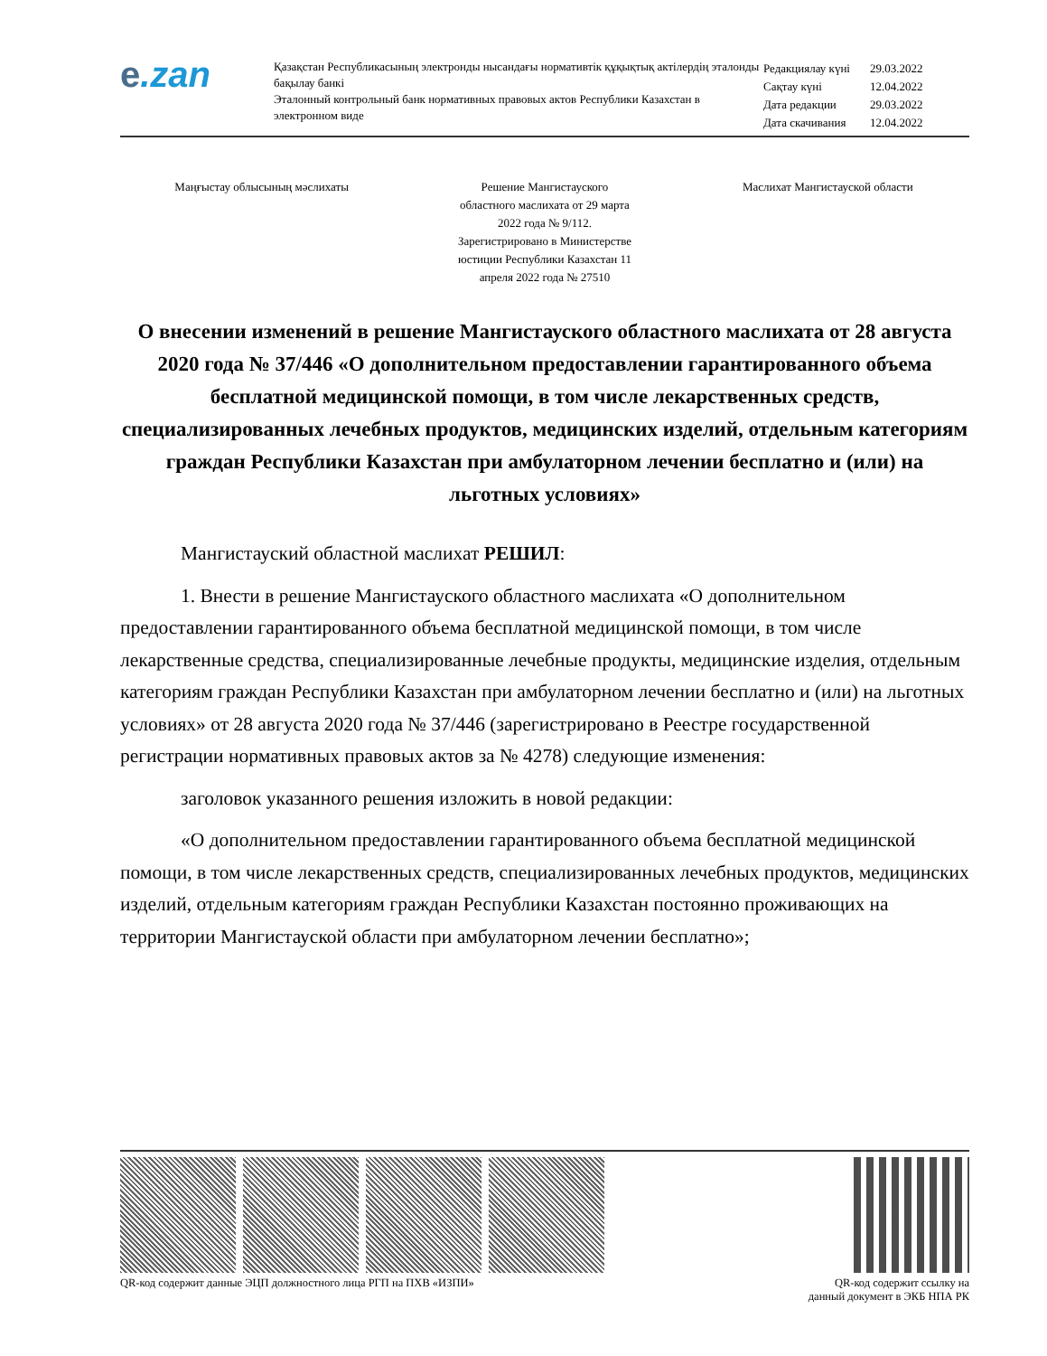e.zan
Қазақстан Республикасының электронды нысандағы нормативтік құқықтық актілердің эталонды бақылау банкі
Эталонный контрольный банк нормативных правовых актов Республики Казахстан в электронном виде
| Редакциялау күні | 29.03.2022 |
| Сақтау күні | 12.04.2022 |
| Дата редакции | 29.03.2022 |
| Дата скачивания | 12.04.2022 |
Маңғыстау облысының мәслихаты Решение Мангистауского
областного маслихата от 29 марта
2022 года № 9/112.
Зарегистрировано в Министерстве
юстиции Республики Казахстан 11
апреля 2022 года № 27510
Маслихат Мангистауской области
О внесении изменений в решение Мангистауского областного маслихата от 28 августа 2020 года № 37/446 «О дополнительном предоставлении гарантированного объема бесплатной медицинской помощи, в том числе лекарственных средств, специализированных лечебных продуктов, медицинских изделий, отдельным категориям граждан Республики Казахстан при амбулаторном лечении бесплатно и (или) на льготных условиях»
Мангистауский областной маслихат РЕШИЛ:
1. Внести в решение Мангистауского областного маслихата «О дополнительном предоставлении гарантированного объема бесплатной медицинской помощи, в том числе лекарственные средства, специализированные лечебные продукты, медицинские изделия, отдельным категориям граждан Республики Казахстан при амбулаторном лечении бесплатно и (или) на льготных условиях» от 28 августа 2020 года № 37/446 (зарегистрировано в Реестре государственной регистрации нормативных правовых актов за № 4278) следующие изменения:
заголовок указанного решения изложить в новой редакции:
«О дополнительном предоставлении гарантированного объема бесплатной медицинской помощи, в том числе лекарственных средств, специализированных лечебных продуктов, медицинских изделий, отдельным категориям граждан Республики Казахстан постоянно проживающих на территории Мангистауской области при амбулаторном лечении бесплатно»;
QR-код содержит данные ЭЦП должностного лица РГП на ПХВ «ИЗПИ»
QR-код содержит ссылку на
данный документ в ЭКБ НПА РК